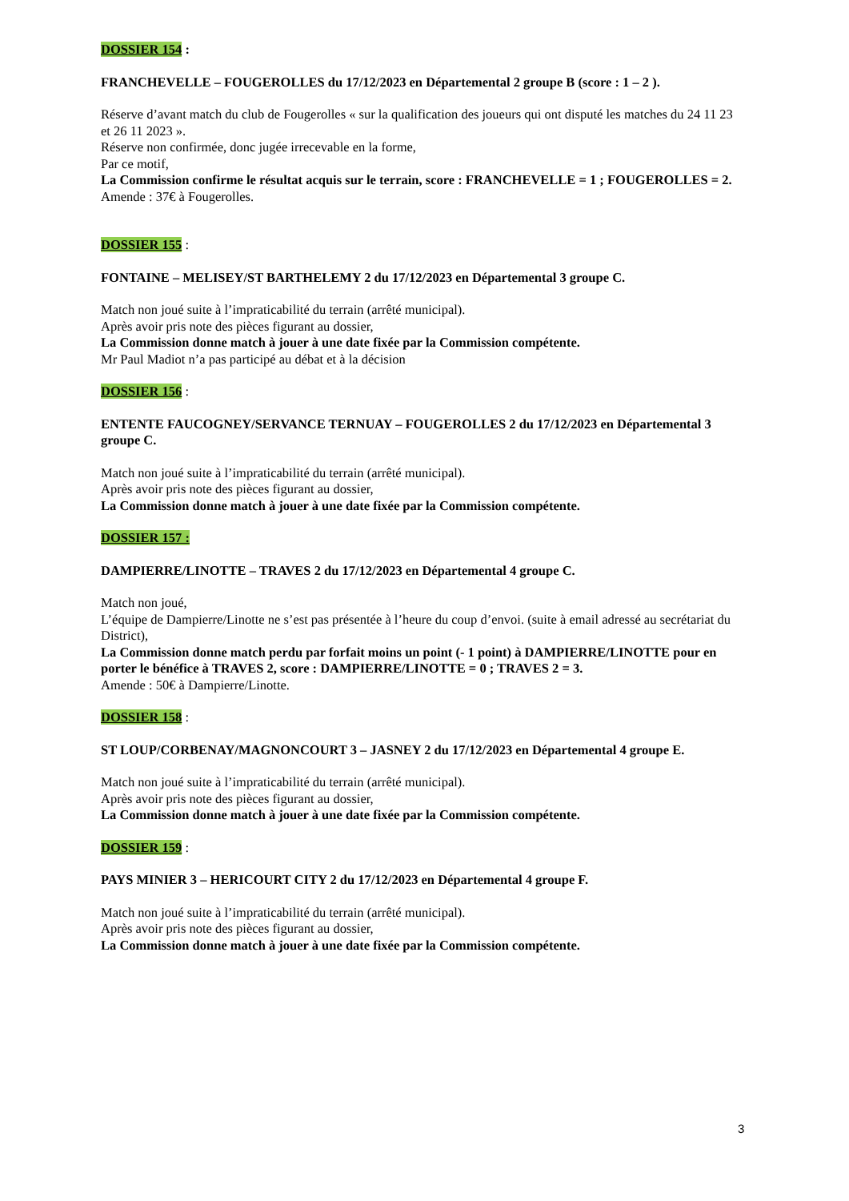DOSSIER 154 :
FRANCHEVELLE – FOUGEROLLES du 17/12/2023 en Départemental 2 groupe B (score : 1 – 2 ).
Réserve d’avant match du club de Fougerolles « sur la qualification des joueurs qui ont disputé les matches du 24 11 23 et 26 11 2023 ».
Réserve non confirmée, donc jugée irrecevable en la forme,
Par ce motif,
La Commission confirme le résultat acquis sur le terrain, score : FRANCHEVELLE = 1 ; FOUGEROLLES = 2.
Amende : 37€ à Fougerolles.
DOSSIER 155 :
FONTAINE – MELISEY/ST BARTHELEMY 2 du 17/12/2023 en Départemental 3 groupe C.
Match non joué suite à l’impraticabilité du terrain (arrêté municipal).
Après avoir pris note des pièces figurant au dossier,
La Commission donne match à jouer à une date fixée par la Commission compétente.
Mr Paul Madiot n’a pas participé au débat et à la décision
DOSSIER 156 :
ENTENTE FAUCOGNEY/SERVANCE TERNUAY – FOUGEROLLES 2 du 17/12/2023 en Départemental 3 groupe C.
Match non joué suite à l’impraticabilité du terrain (arrêté municipal).
Après avoir pris note des pièces figurant au dossier,
La Commission donne match à jouer à une date fixée par la Commission compétente.
DOSSIER 157 :
DAMPIERRE/LINOTTE – TRAVES 2 du 17/12/2023 en Départemental 4 groupe C.
Match non joué,
L’équipe de Dampierre/Linotte ne s’est pas présentée à l’heure du coup d’envoi. (suite à email adressé au secrétariat du District),
La Commission donne match perdu par forfait moins un point (- 1 point) à DAMPIERRE/LINOTTE pour en porter le bénéfice à TRAVES 2, score : DAMPIERRE/LINOTTE = 0 ; TRAVES 2 = 3.
Amende : 50€ à Dampierre/Linotte.
DOSSIER 158 :
ST LOUP/CORBENAY/MAGNONCOURT 3 – JASNEY 2 du 17/12/2023 en Départemental 4 groupe E.
Match non joué suite à l’impraticabilité du terrain (arrêté municipal).
Après avoir pris note des pièces figurant au dossier,
La Commission donne match à jouer à une date fixée par la Commission compétente.
DOSSIER 159 :
PAYS MINIER 3 – HERICOURT CITY 2 du 17/12/2023 en Départemental 4 groupe F.
Match non joué suite à l’impraticabilité du terrain (arrêté municipal).
Après avoir pris note des pièces figurant au dossier,
La Commission donne match à jouer à une date fixée par la Commission compétente.
3